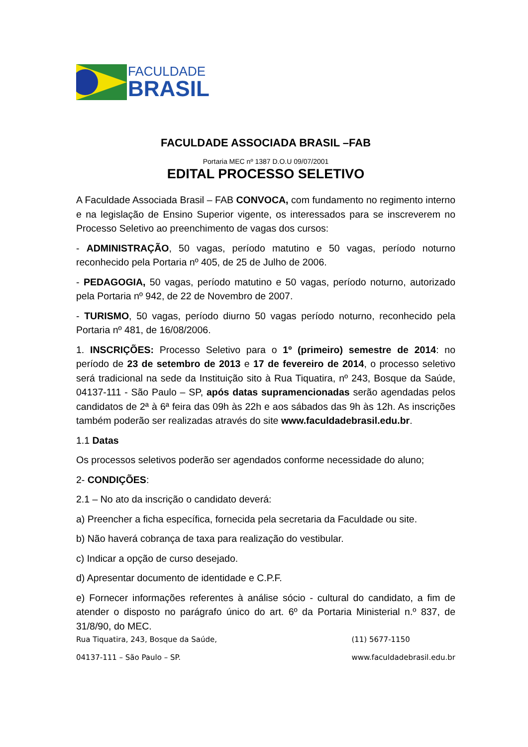FACULDADE
BRASIL
FACULDADE ASSOCIADA BRASIL –FAB
Portaria MEC nº 1387 D.O.U 09/07/2001
EDITAL PROCESSO SELETIVO
A Faculdade Associada Brasil – FAB CONVOCA, com fundamento no regimento interno e na legislação de Ensino Superior vigente, os interessados para se inscreverem no Processo Seletivo ao preenchimento de vagas dos cursos:
- ADMINISTRAÇÃO, 50 vagas, período matutino e 50 vagas, período noturno reconhecido pela Portaria nº 405, de 25 de Julho de 2006.
- PEDAGOGIA, 50 vagas, período matutino e 50 vagas, período noturno, autorizado pela Portaria nº 942, de 22 de Novembro de 2007.
- TURISMO, 50 vagas, período diurno 50 vagas período noturno, reconhecido pela Portaria nº 481, de 16/08/2006.
1. INSCRIÇÕES: Processo Seletivo para o 1º (primeiro) semestre de 2014: no período de 23 de setembro de 2013 e 17 de fevereiro de 2014, o processo seletivo será tradicional na sede da Instituição sito à Rua Tiquatira, nº 243, Bosque da Saúde, 04137-111 - São Paulo – SP, após datas supramencionadas serão agendadas pelos candidatos de 2ª à 6ª feira das 09h às 22h e aos sábados das 9h às 12h. As inscrições também poderão ser realizadas através do site www.faculdadebrasil.edu.br.
1.1 Datas
Os processos seletivos poderão ser agendados conforme necessidade do aluno;
2- CONDIÇÕES:
2.1 – No ato da inscrição o candidato deverá:
a) Preencher a ficha específica, fornecida pela secretaria da Faculdade ou site.
b) Não haverá cobrança de taxa para realização do vestibular.
c) Indicar a opção de curso desejado.
d) Apresentar documento de identidade e C.P.F.
e) Fornecer informações referentes à análise sócio - cultural do candidato, a fim de atender o disposto no parágrafo único do art. 6º da Portaria Ministerial n.º 837, de 31/8/90, do MEC.
Rua Tiquatira, 243, Bosque da Saúde,
04137-111 – São Paulo – SP.
(11) 5677-1150
www.faculdadebrasil.edu.br